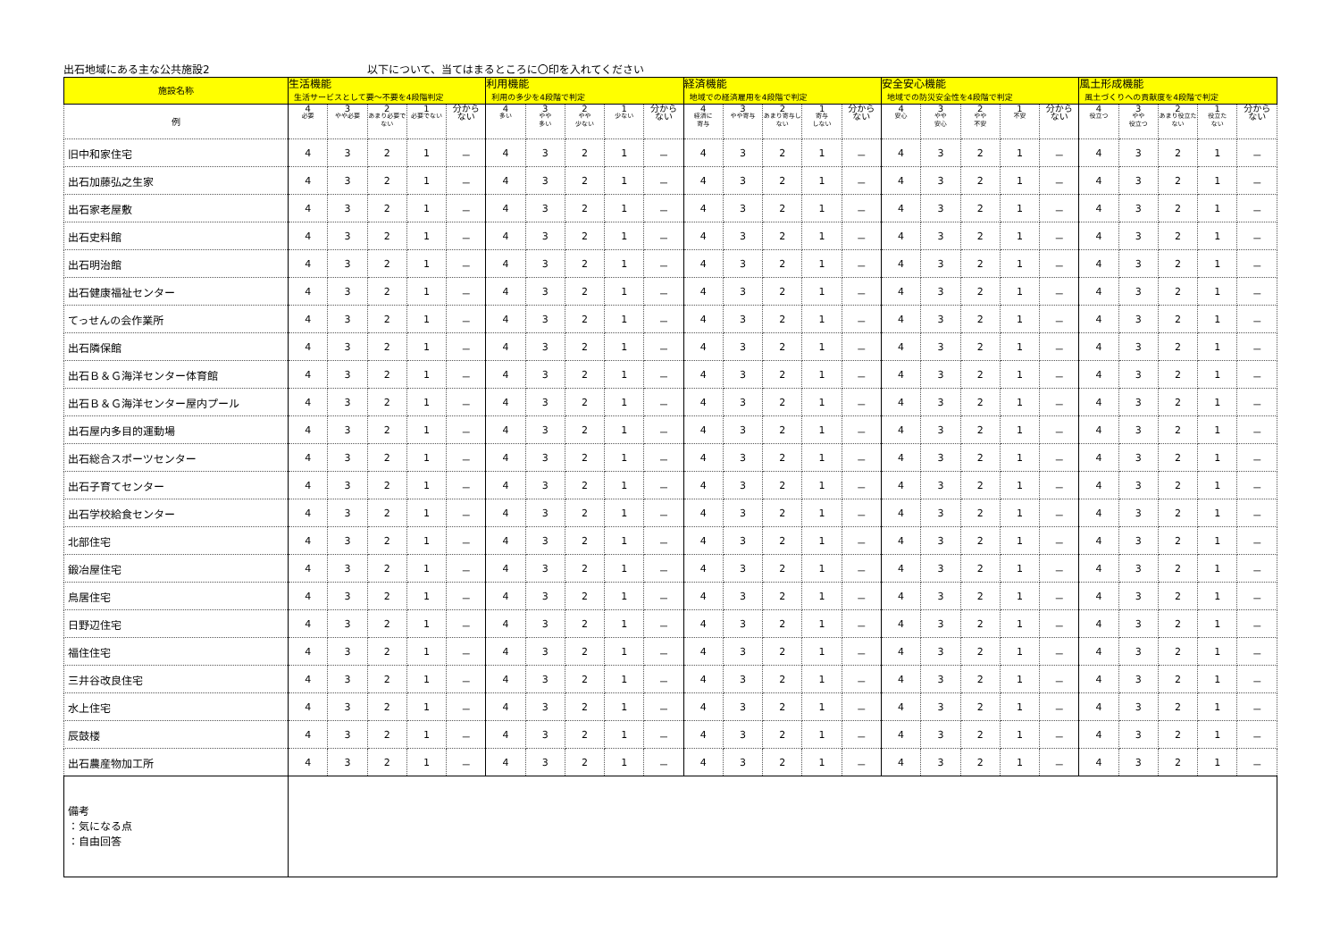出石地域にある主な公共施設2 以下について、当てはまるところに〇印を入れてください
| 施設名称 | 生活機能 生活サービスとして要～不要を4段階判定 | | | | | 利用機能 利用の多少を4段階で判定 | | | | | 経済機能 地域での経済雇用を4段階で判定 | | | | | 安全安心機能 地域での防災安全性を4段階で判定 | | | | | 風土形成機能 風土づくりへの貢献度を4段階で判定 | | | | |
| --- | --- | --- | --- | --- | --- | --- | --- | --- | --- | --- | --- | --- | --- | --- | --- | --- | --- | --- | --- | --- | --- | --- | --- | --- | --- |
| 例 | 4 必要 | 3 やや必要 | 2 あまり必要でない | 1 必要でない | 分から ない | 4 多い | 3 やや 多い | 2 やや 少ない | 1 少ない | 分から ない | 4 経済に 寄与 | 3 やや寄与 | 2 あまり寄与しない | 1 寄与 しない | 分から ない | 4 安心 | 3 やや 安心 | 2 やや 不安 | 1 不安 | 分から ない | 4 役立つ | 3 やや 役立つ | 2 あまり役立たない | 1 役立た ない | 分から ない |
| 旧中和家住宅 | 4 | 3 | 2 | 1 | － | 4 | 3 | 2 | 1 | － | 4 | 3 | 2 | 1 | － | 4 | 3 | 2 | 1 | － | 4 | 3 | 2 | 1 | － |
| 出石加藤弘之生家 | 4 | 3 | 2 | 1 | － | 4 | 3 | 2 | 1 | － | 4 | 3 | 2 | 1 | － | 4 | 3 | 2 | 1 | － | 4 | 3 | 2 | 1 | － |
| 出石家老屋敷 | 4 | 3 | 2 | 1 | － | 4 | 3 | 2 | 1 | － | 4 | 3 | 2 | 1 | － | 4 | 3 | 2 | 1 | － | 4 | 3 | 2 | 1 | － |
| 出石史料館 | 4 | 3 | 2 | 1 | － | 4 | 3 | 2 | 1 | － | 4 | 3 | 2 | 1 | － | 4 | 3 | 2 | 1 | － | 4 | 3 | 2 | 1 | － |
| 出石明治館 | 4 | 3 | 2 | 1 | － | 4 | 3 | 2 | 1 | － | 4 | 3 | 2 | 1 | － | 4 | 3 | 2 | 1 | － | 4 | 3 | 2 | 1 | － |
| 出石健康福祉センター | 4 | 3 | 2 | 1 | － | 4 | 3 | 2 | 1 | － | 4 | 3 | 2 | 1 | － | 4 | 3 | 2 | 1 | － | 4 | 3 | 2 | 1 | － |
| てっせんの会作業所 | 4 | 3 | 2 | 1 | － | 4 | 3 | 2 | 1 | － | 4 | 3 | 2 | 1 | － | 4 | 3 | 2 | 1 | － | 4 | 3 | 2 | 1 | － |
| 出石隣保館 | 4 | 3 | 2 | 1 | － | 4 | 3 | 2 | 1 | － | 4 | 3 | 2 | 1 | － | 4 | 3 | 2 | 1 | － | 4 | 3 | 2 | 1 | － |
| 出石Ｂ＆Ｇ海洋センター体育館 | 4 | 3 | 2 | 1 | － | 4 | 3 | 2 | 1 | － | 4 | 3 | 2 | 1 | － | 4 | 3 | 2 | 1 | － | 4 | 3 | 2 | 1 | － |
| 出石Ｂ＆Ｇ海洋センター屋内プール | 4 | 3 | 2 | 1 | － | 4 | 3 | 2 | 1 | － | 4 | 3 | 2 | 1 | － | 4 | 3 | 2 | 1 | － | 4 | 3 | 2 | 1 | － |
| 出石屋内多目的運動場 | 4 | 3 | 2 | 1 | － | 4 | 3 | 2 | 1 | － | 4 | 3 | 2 | 1 | － | 4 | 3 | 2 | 1 | － | 4 | 3 | 2 | 1 | － |
| 出石総合スポーツセンター | 4 | 3 | 2 | 1 | － | 4 | 3 | 2 | 1 | － | 4 | 3 | 2 | 1 | － | 4 | 3 | 2 | 1 | － | 4 | 3 | 2 | 1 | － |
| 出石子育てセンター | 4 | 3 | 2 | 1 | － | 4 | 3 | 2 | 1 | － | 4 | 3 | 2 | 1 | － | 4 | 3 | 2 | 1 | － | 4 | 3 | 2 | 1 | － |
| 出石学校給食センター | 4 | 3 | 2 | 1 | － | 4 | 3 | 2 | 1 | － | 4 | 3 | 2 | 1 | － | 4 | 3 | 2 | 1 | － | 4 | 3 | 2 | 1 | － |
| 北部住宅 | 4 | 3 | 2 | 1 | － | 4 | 3 | 2 | 1 | － | 4 | 3 | 2 | 1 | － | 4 | 3 | 2 | 1 | － | 4 | 3 | 2 | 1 | － |
| 鍛冶屋住宅 | 4 | 3 | 2 | 1 | － | 4 | 3 | 2 | 1 | － | 4 | 3 | 2 | 1 | － | 4 | 3 | 2 | 1 | － | 4 | 3 | 2 | 1 | － |
| 鳥居住宅 | 4 | 3 | 2 | 1 | － | 4 | 3 | 2 | 1 | － | 4 | 3 | 2 | 1 | － | 4 | 3 | 2 | 1 | － | 4 | 3 | 2 | 1 | － |
| 日野辺住宅 | 4 | 3 | 2 | 1 | － | 4 | 3 | 2 | 1 | － | 4 | 3 | 2 | 1 | － | 4 | 3 | 2 | 1 | － | 4 | 3 | 2 | 1 | － |
| 福住住宅 | 4 | 3 | 2 | 1 | － | 4 | 3 | 2 | 1 | － | 4 | 3 | 2 | 1 | － | 4 | 3 | 2 | 1 | － | 4 | 3 | 2 | 1 | － |
| 三井谷改良住宅 | 4 | 3 | 2 | 1 | － | 4 | 3 | 2 | 1 | － | 4 | 3 | 2 | 1 | － | 4 | 3 | 2 | 1 | － | 4 | 3 | 2 | 1 | － |
| 水上住宅 | 4 | 3 | 2 | 1 | － | 4 | 3 | 2 | 1 | － | 4 | 3 | 2 | 1 | － | 4 | 3 | 2 | 1 | － | 4 | 3 | 2 | 1 | － |
| 辰鼓楼 | 4 | 3 | 2 | 1 | － | 4 | 3 | 2 | 1 | － | 4 | 3 | 2 | 1 | － | 4 | 3 | 2 | 1 | － | 4 | 3 | 2 | 1 | － |
| 出石農産物加工所 | 4 | 3 | 2 | 1 | － | 4 | 3 | 2 | 1 | － | 4 | 3 | 2 | 1 | － | 4 | 3 | 2 | 1 | － | 4 | 3 | 2 | 1 | － |
| 備考 ：気になる点 ：自由回答 | | | | | | | | | | | | | | | | | | | | | | | | | |